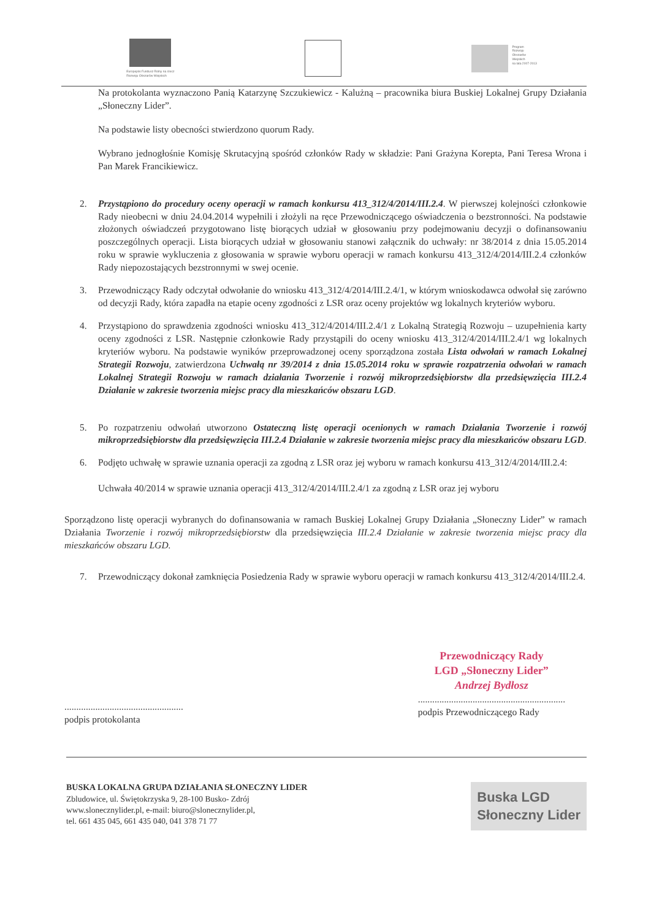Europejski Fundusz Rolny na rzecz
Rozwoju Obszarów Wiejskich
Program
Rozwoju
Obszarów
Wiejskich
na lata 2007-2013
Na protokolanta wyznaczono Panią Katarzynę Szczukiewicz - Kalużną – pracownika biura Buskiej Lokalnej Grupy Działania „Słoneczny Lider”.
Na podstawie listy obecności stwierdzono quorum Rady.
Wybrano jednogłośnie Komisję Skrutacyjną spośród członków Rady w składzie: Pani Grażyna Korepta, Pani Teresa Wrona i Pan Marek Francikiewicz.
2. Przystąpiono do procedury oceny operacji w ramach konkursu 413_312/4/2014/III.2.4. W pierwszej kolejności członkowie Rady nieobecni w dniu 24.04.2014 wypełnili i złożyli na ręce Przewodniczącego oświadczenia o bezstronności. Na podstawie złożonych oświadczeń przygotowano listę biorących udział w głosowaniu przy podejmowaniu decyzji o dofinansowaniu poszczególnych operacji. Lista biorących udział w głosowaniu stanowi załącznik do uchwały: nr 38/2014 z dnia 15.05.2014 roku w sprawie wykluczenia z głosowania w sprawie wyboru operacji w ramach konkursu 413_312/4/2014/III.2.4 członków Rady niepozostających bezstronnymi w swej ocenie.
3. Przewodniczący Rady odczytał odwołanie do wniosku 413_312/4/2014/III.2.4/1, w którym wnioskodawca odwołał się zarówno od decyzji Rady, która zapadła na etapie oceny zgodności z LSR oraz oceny projektów wg lokalnych kryteriów wyboru.
4. Przystąpiono do sprawdzenia zgodności wniosku 413_312/4/2014/III.2.4/1 z Lokalną Strategią Rozwoju – uzupełnienia karty oceny zgodności z LSR. Następnie członkowie Rady przystąpili do oceny wniosku 413_312/4/2014/III.2.4/1 wg lokalnych kryteriów wyboru. Na podstawie wyników przeprowadzonej oceny sporządzona została Lista odwołań w ramach Lokalnej Strategii Rozwoju, zatwierdzona Uchwałą nr 39/2014 z dnia 15.05.2014 roku w sprawie rozpatrzenia odwołań w ramach Lokalnej Strategii Rozwoju w ramach działania Tworzenie i rozwój mikroprzedsiębiorstw dla przedsięwzięcia III.2.4 Działanie w zakresie tworzenia miejsc pracy dla mieszkańców obszaru LGD.
5. Po rozpatrzeniu odwołań utworzono Ostateczną listę operacji ocenionych w ramach Działania Tworzenie i rozwój mikroprzedsiębiorstw dla przedsięwzięcia III.2.4 Działanie w zakresie tworzenia miejsc pracy dla mieszkańców obszaru LGD.
6. Podjęto uchwałę w sprawie uznania operacji za zgodną z LSR oraz jej wyboru w ramach konkursu 413_312/4/2014/III.2.4:
Uchwała 40/2014 w sprawie uznania operacji 413_312/4/2014/III.2.4/1 za zgodną z LSR oraz jej wyboru
Sporządzono listę operacji wybranych do dofinansowania w ramach Buskiej Lokalnej Grupy Działania „Słoneczny Lider” w ramach Działania Tworzenie i rozwój mikroprzedsiębiorstw dla przedsięwzięcia III.2.4 Działanie w zakresie tworzenia miejsc pracy dla mieszkańców obszaru LGD.
7. Przewodniczący dokonał zamknięcia Posiedzenia Rady w sprawie wyboru operacji w ramach konkursu 413_312/4/2014/III.2.4.
..................................................
podpis protokolanta
Przewodniczący Rady
LGD „Słoneczny Lider”
Andrzej Bydłosz
..............................................................
podpis Przewodniczącego Rady
BUSKA LOKALNA GRUPA DZIAŁANIA SŁONECZNY LIDER
Zbludowice, ul. Świętokrzyska 9, 28-100 Busko- Zdrój
www.slonecznylider.pl, e-mail: biuro@slonecznylider.pl,
tel. 661 435 045, 661 435 040, 041 378 71 77
Buska LGD
Słoneczny Lider